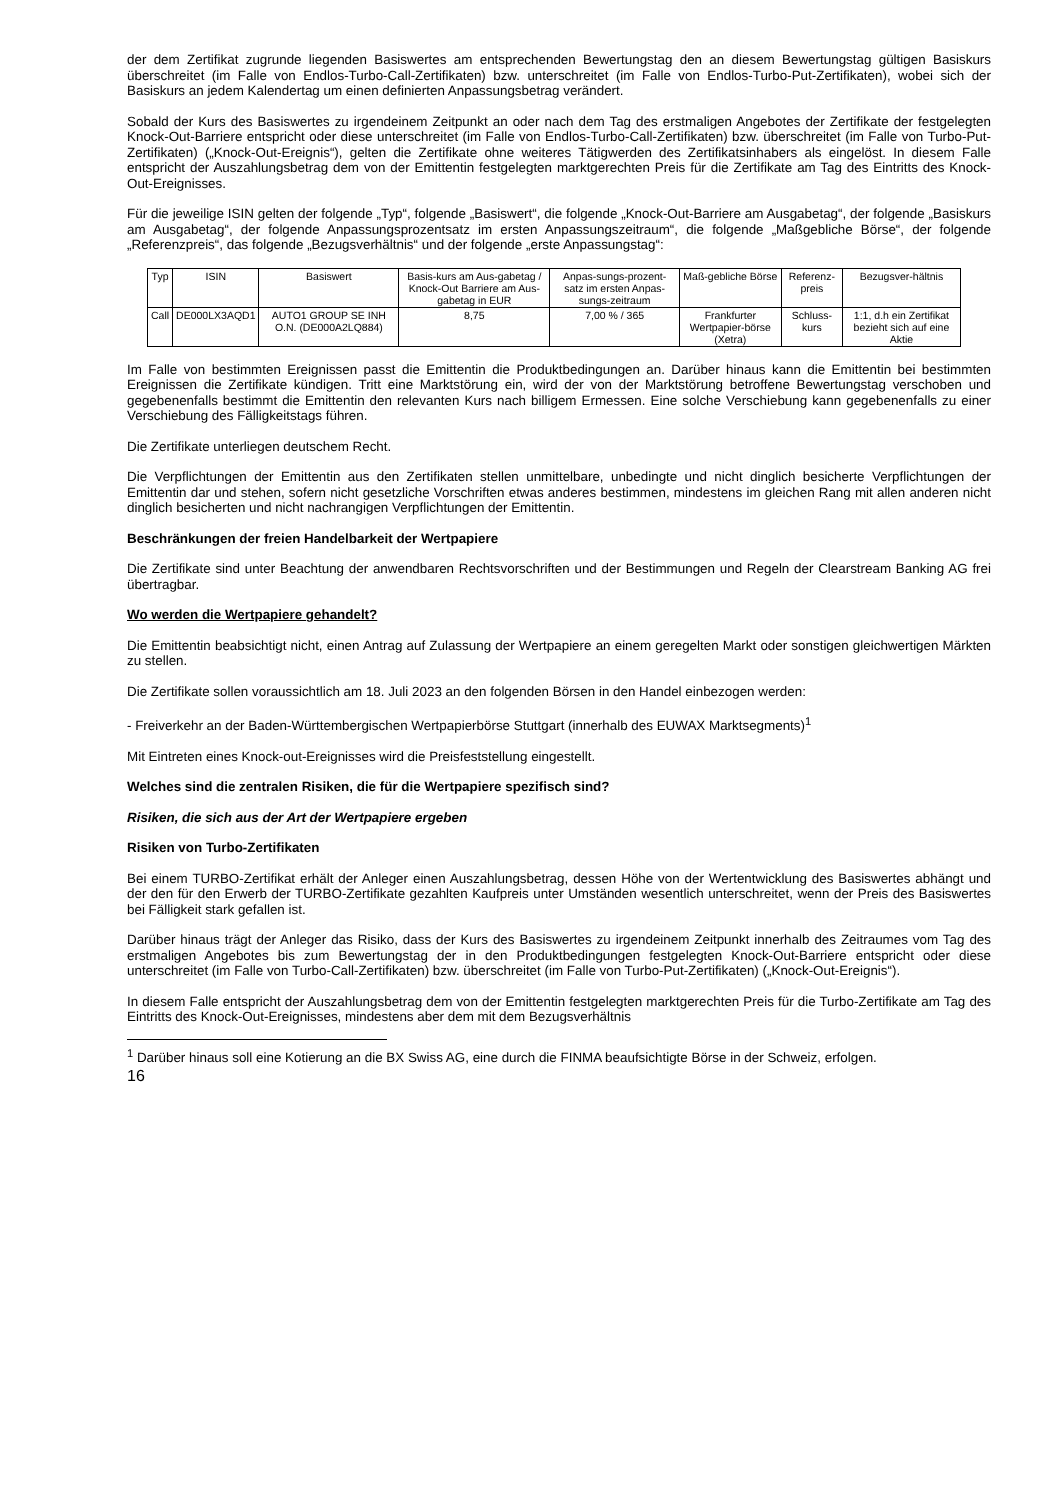der dem Zertifikat zugrunde liegenden Basiswertes am entsprechenden Bewertungstag den an diesem Bewertungstag gültigen Basiskurs überschreitet (im Falle von Endlos-Turbo-Call-Zertifikaten) bzw. unterschreitet (im Falle von Endlos-Turbo-Put-Zertifikaten), wobei sich der Basiskurs an jedem Kalendertag um einen definierten Anpassungsbetrag verändert.
Sobald der Kurs des Basiswertes zu irgendeinem Zeitpunkt an oder nach dem Tag des erstmaligen Angebotes der Zertifikate der festgelegten Knock-Out-Barriere entspricht oder diese unterschreitet (im Falle von Endlos-Turbo-Call-Zertifikaten) bzw. überschreitet (im Falle von Turbo-Put-Zertifikaten) („Knock-Out-Ereignis“), gelten die Zertifikate ohne weiteres Tätigwerden des Zertifikatsinhabers als eingelöst. In diesem Falle entspricht der Auszahlungsbetrag dem von der Emittentin festgelegten marktgerechten Preis für die Zertifikate am Tag des Eintritts des Knock-Out-Ereignisses.
Für die jeweilige ISIN gelten der folgende „Typ“, folgende „Basiswert“, die folgende „Knock-Out-Barriere am Ausgabetag“, der folgende „Basiskurs am Ausgabetag“, der folgende Anpassungsprozentsatz im ersten Anpassungszeitraum“, die folgende „Maßgebliche Börse“, der folgende „Referenzpreis“, das folgende „Bezugsverhältnis“ und der folgende „erste Anpassungstag“:
| Typ | ISIN | Basiswert | Basis-kurs am Aus-gabetag / Knock-Out Barriere am Aus-gabetag in EUR | Anpas-sungs-prozent-satz im ersten Anpas-sungs-zeitraum | Maß-gebliche Börse | Referenz-preis | Bezugsver-hältnis |
| Call | DE000LX3AQD1 | AUTO1 GROUP SE INH O.N. (DE000A2LQ884) | 8,75 | 7,00 % / 365 | Frankfurter Wertpapier-börse (Xetra) | Schluss-kurs | 1:1, d.h ein Zertifikat bezieht sich auf eine Aktie |
Im Falle von bestimmten Ereignissen passt die Emittentin die Produktbedingungen an. Darüber hinaus kann die Emittentin bei bestimmten Ereignissen die Zertifikate kündigen. Tritt eine Marktstörung ein, wird der von der Marktstörung betroffene Bewertungstag verschoben und gegebenenfalls bestimmt die Emittentin den relevanten Kurs nach billigem Ermessen. Eine solche Verschiebung kann gegebenenfalls zu einer Verschiebung des Fälligkeitstags führen.
Die Zertifikate unterliegen deutschem Recht.
Die Verpflichtungen der Emittentin aus den Zertifikaten stellen unmittelbare, unbedingte und nicht dinglich besicherte Verpflichtungen der Emittentin dar und stehen, sofern nicht gesetzliche Vorschriften etwas anderes bestimmen, mindestens im gleichen Rang mit allen anderen nicht dinglich besicherten und nicht nachrangigen Verpflichtungen der Emittentin.
Beschränkungen der freien Handelbarkeit der Wertpapiere
Die Zertifikate sind unter Beachtung der anwendbaren Rechtsvorschriften und der Bestimmungen und Regeln der Clearstream Banking AG frei übertragbar.
Wo werden die Wertpapiere gehandelt?
Die Emittentin beabsichtigt nicht, einen Antrag auf Zulassung der Wertpapiere an einem geregelten Markt oder sonstigen gleichwertigen Märkten zu stellen.
Die Zertifikate sollen voraussichtlich am 18. Juli 2023 an den folgenden Börsen in den Handel einbezogen werden:
- Freiverkehr an der Baden-Württembergischen Wertpapierbörse Stuttgart (innerhalb des EUWAX Marktsegments)<sup>1</sup>
Mit Eintreten eines Knock-out-Ereignisses wird die Preisfeststellung eingestellt.
Welches sind die zentralen Risiken, die für die Wertpapiere spezifisch sind?
Risiken, die sich aus der Art der Wertpapiere ergeben
Risiken von Turbo-Zertifikaten
Bei einem TURBO-Zertifikat erhält der Anleger einen Auszahlungsbetrag, dessen Höhe von der Wertentwicklung des Basiswertes abhängt und der den für den Erwerb der TURBO-Zertifikate gezahlten Kaufpreis unter Umständen wesentlich unterschreitet, wenn der Preis des Basiswertes bei Fälligkeit stark gefallen ist.
Darüber hinaus trägt der Anleger das Risiko, dass der Kurs des Basiswertes zu irgendeinem Zeitpunkt innerhalb des Zeitraumes vom Tag des erstmaligen Angebotes bis zum Bewertungstag der in den Produktbedingungen festgelegten Knock-Out-Barriere entspricht oder diese unterschreitet (im Falle von Turbo-Call-Zertifikaten) bzw. überschreitet (im Falle von Turbo-Put-Zertifikaten) („Knock-Out-Ereignis“).
In diesem Falle entspricht der Auszahlungsbetrag dem von der Emittentin festgelegten marktgerechten Preis für die Turbo-Zertifikate am Tag des Eintritts des Knock-Out-Ereignisses, mindestens aber dem mit dem Bezugsverhältnis
<sup>1</sup> Darüber hinaus soll eine Kotierung an die BX Swiss AG, eine durch die FINMA beaufsichtigte Börse in der Schweiz, erfolgen.
16